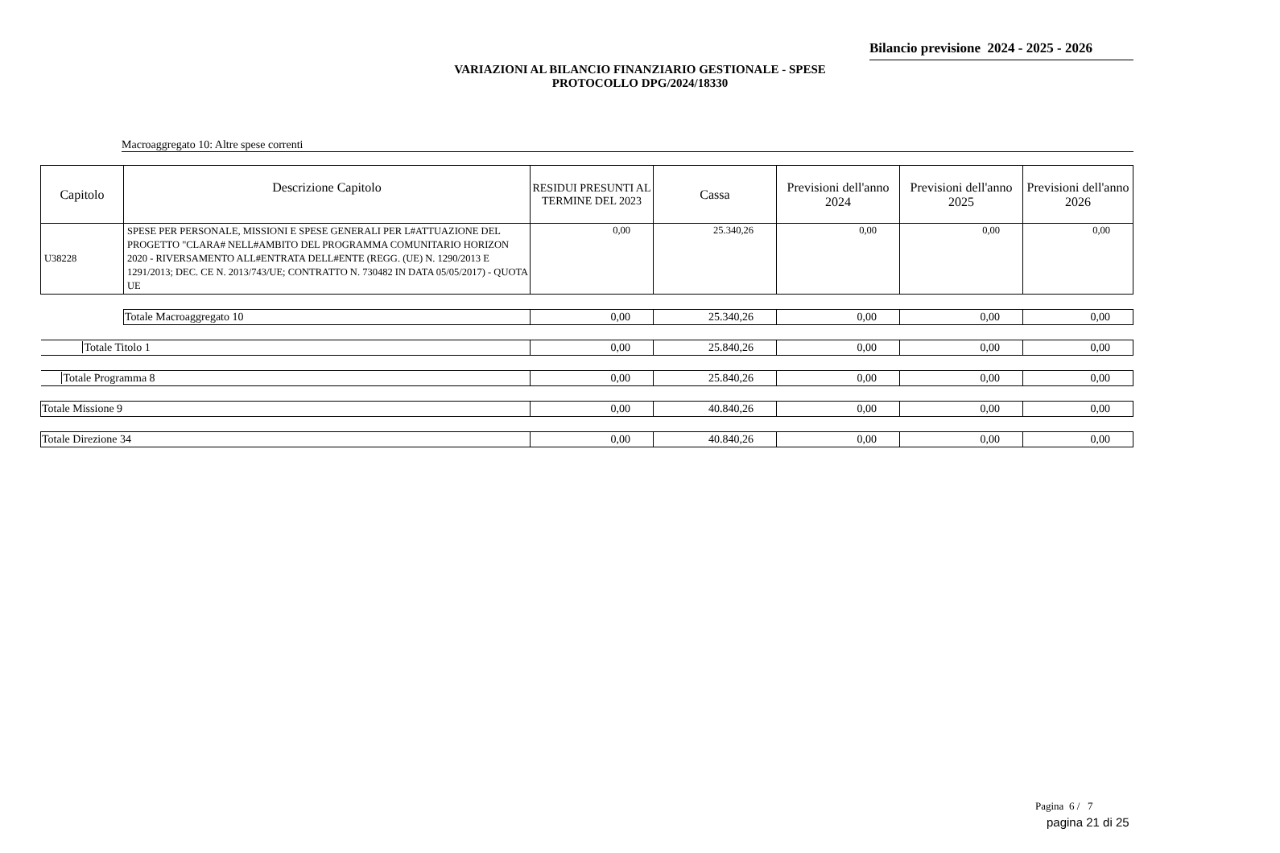Bilancio previsione 2024 - 2025 - 2026
VARIAZIONI AL BILANCIO FINANZIARIO GESTIONALE - SPESE
PROTOCOLLO DPG/2024/18330
Macroaggregato 10: Altre spese correnti
| Capitolo | Descrizione Capitolo | RESIDUI PRESUNTI AL TERMINE DEL 2023 | Cassa | Previsioni dell'anno 2024 | Previsioni dell'anno 2025 | Previsioni dell'anno 2026 |
| --- | --- | --- | --- | --- | --- | --- |
| U38228 | SPESE PER PERSONALE, MISSIONI E SPESE GENERALI PER L#ATTUAZIONE DEL PROGETTO "CLARA# NELL#AMBITO DEL PROGRAMMA COMUNITARIO HORIZON 2020 - RIVERSAMENTO ALL#ENTRATA DELL#ENTE (REGG. (UE) N. 1290/2013 E 1291/2013; DEC. CE N. 2013/743/UE; CONTRATTO N. 730482 IN DATA 05/05/2017) - QUOTA UE | 0,00 | 25.340,26 | 0,00 | 0,00 | 0,00 |
| | Totale Macroaggregato 10 | 0,00 | 25.340,26 | 0,00 | 0,00 | 0,00 |
| Totale Titolo 1 | | 0,00 | 25.840,26 | 0,00 | 0,00 | 0,00 |
| Totale Programma 8 | | 0,00 | 25.840,26 | 0,00 | 0,00 | 0,00 |
| Totale Missione 9 | | 0,00 | 40.840,26 | 0,00 | 0,00 | 0,00 |
| Totale Direzione 34 | | 0,00 | 40.840,26 | 0,00 | 0,00 | 0,00 |
Pagina 6 / 7
pagina 21 di 25